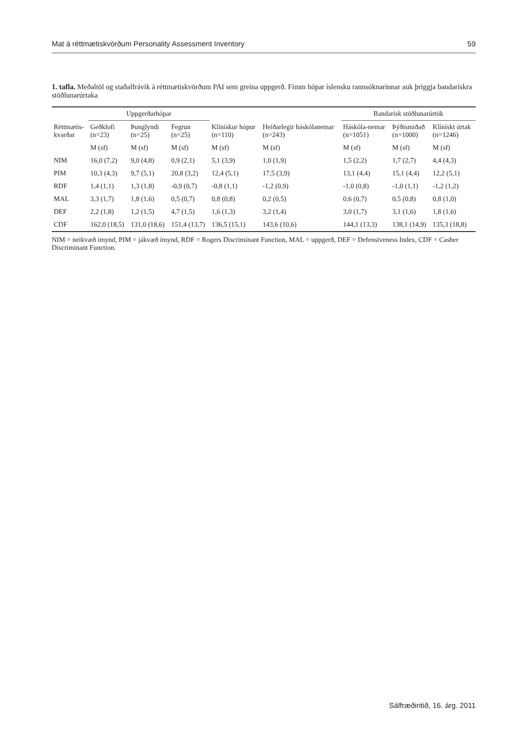Mat á réttmætiskvörðum Personality Assessment Inventory 59
1. tafla. Meðaltöl og staðalfrávik á réttmætiskvörðum PAI sem greina uppgerð. Fimm hópar íslensku rannsóknarinnar auk þriggja bandarískra stöðlunarúrtaka
| | Uppgerðarhópar | | | | | Bandarísk stöðlunarúrtök | | |
| --- | --- | --- | --- | --- | --- | --- | --- | --- |
| Réttmætis- kvarðar | Geðklofi (n=23) | Þunglyndi (n=25) | Fegrun (n=25) | Klínískur hópur (n=110) | Heiðarlegir háskólanemar (n=243) | Háskóla-nemar (n=1051) | Þýðismiðað (n=1000) | Klínískt úrtak (n=1246) |
| | M (sf) | M (sf) | M (sf) | M (sf) | M (sf) | M (sf) | M (sf) | M (sf) |
| NIM | 16,0 (7,2) | 9,0 (4,8) | 0,9 (2,1) | 5,1 (3,9) | 1,0 (1,9) | 1,5 (2,2) | 1,7 (2,7) | 4,4 (4,3) |
| PIM | 10,3 (4,3) | 9,7 (5,1) | 20,8 (3,2) | 12,4 (5,1) | 17,5 (3,9) | 13,1 (4,4) | 15,1 (4,4) | 12,2 (5,1) |
| RDF | 1,4 (1,1) | 1,3 (1,8) | -0,9 (0,7) | -0,8 (1,1) | -1,2 (0,9) | -1,0 (0,8) | -1,0 (1,1) | -1,2 (1,2) |
| MAL | 3,3 (1,7) | 1,8 (1,6) | 0,5 (0,7) | 0,8 (0,8) | 0,2 (0,5) | 0,6 (0,7) | 0,5 (0,8) | 0,8 (1,0) |
| DEF | 2,2 (1,8) | 1,2 (1,5) | 4,7 (1,5) | 1,6 (1,3) | 3,2 (1,4) | 3,0 (1,7) | 3,1 (1,6) | 1,8 (1,6) |
| CDF | 162,0 (18,5) | 131,0 (18,6) | 151,4 (13,7) | 136,5 (15,1) | 143,6 (10,6) | 144,1 (13,3) | 138,1 (14,9) | 135,3 (18,8) |
NIM = neikvæð ímynd, PIM = jákvæð ímynd, RDF = Rogers Discriminant Function, MAL = uppgerð, DEF = Defensiveness Index, CDF = Casher Discriminant Function.
Sálfræðiritið, 16. árg. 2011